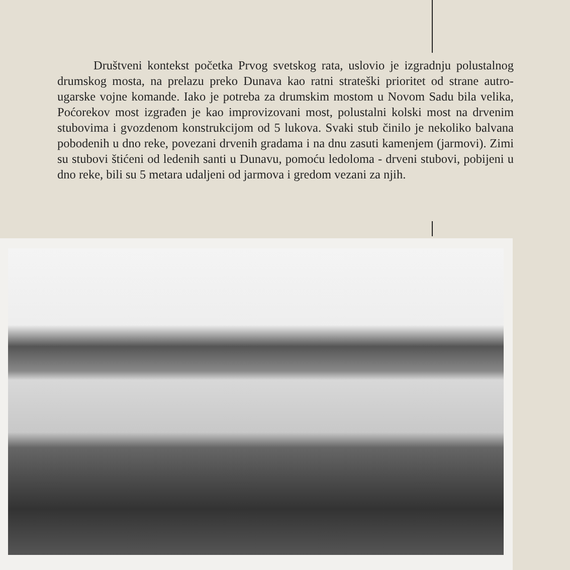Društveni kontekst početka Prvog svetskog rata, uslovio je izgradnju polustalnog drumskog mosta, na prelazu preko Dunava kao ratni strateški prioritet od strane autro-ugarske vojne komande. Iako je potreba za drumskim mostom u Novom Sadu bila velika, Poćorekov most izgrađen je kao improvizovani most, polustalni kolski most na drvenim stubovima i gvozdenom konstrukcijom od 5 lukova. Svaki stub činilo je nekoliko balvana pobodenih u dno reke, povezani drvenih gradama i na dnu zasuti kamenjem (jarmovi). Zimi su stubovi štićeni od ledenih santi u Dunavu, pomoću ledoloma - drveni stubovi, pobijeni u dno reke, bili su 5 metara udaljeni od jarmova i gredom vezani za njih.